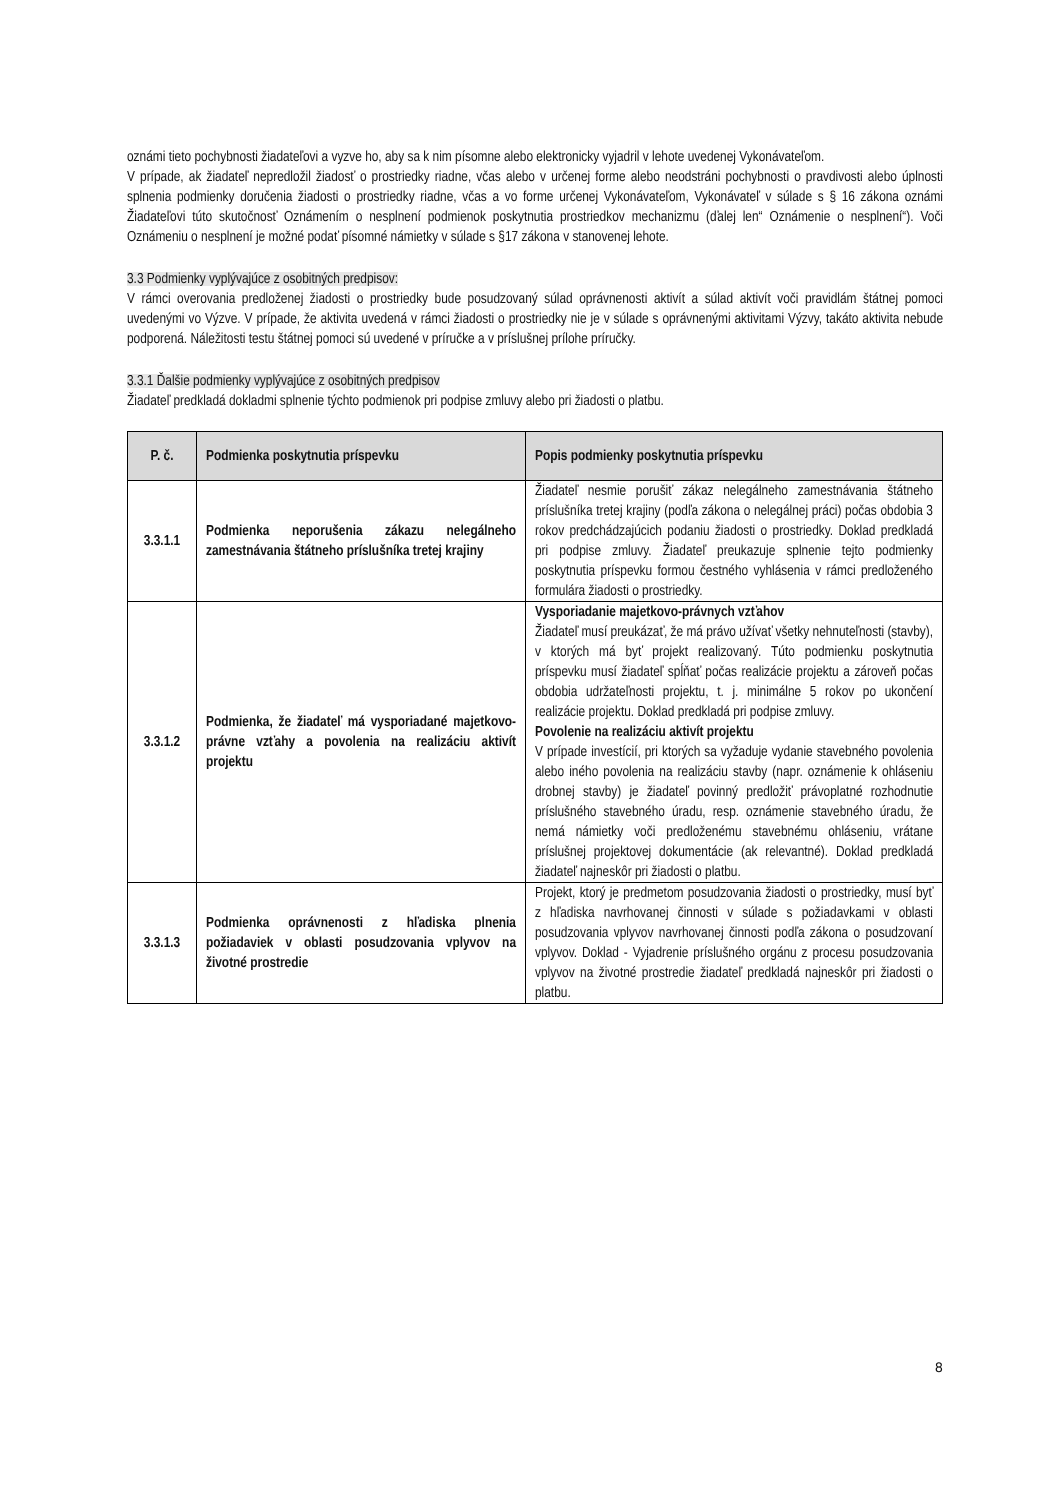oznámi tieto pochybnosti žiadateľovi a vyzve ho, aby sa k nim písomne alebo elektronicky vyjadril v lehote uvedenej Vykonávateľom.
V prípade, ak žiadateľ nepredložil žiadosť o prostriedky riadne, včas alebo v určenej forme alebo neodstráni pochybnosti o pravdivosti alebo úplnosti splnenia podmienky doručenia žiadosti o prostriedky riadne, včas a vo forme určenej Vykonávateľom, Vykonávateľ v súlade s § 16 zákona oznámi Žiadateľovi túto skutočnosť Oznámením o nesplnení podmienok poskytnutia prostriedkov mechanizmu (ďalej len“ Oznámenie o nesplnení“). Voči Oznámeniu o nesplnení je možné podať písomné námietky v súlade s §17 zákona v stanovenej lehote.
3.3 Podmienky vyplývajúce z osobitných predpisov:
V rámci overovania predloženej žiadosti o prostriedky bude posudzovaný súlad oprávnenosti aktivít a súlad aktivít voči pravidlám štátnej pomoci uvedenými vo Výzve. V prípade, že aktivita uvedená v rámci žiadosti o prostriedky nie je v súlade s oprávnenými aktivitami Výzvy, takáto aktivita nebude podporená. Náležitosti testu štátnej pomoci sú uvedené v príručke a v príslušnej prílohe príručky.
3.3.1 Ďalšie podmienky vyplývajúce z osobitných predpisov
Žiadateľ predkladá dokladmi splnenie týchto podmienok pri podpise zmluvy alebo pri žiadosti o platbu.
| P. č. | Podmienka poskytnutia príspevku | Popis podmienky poskytnutia príspevku |
| --- | --- | --- |
| 3.3.1.1 | Podmienka neporušenia zákazu nelegálneho zamestnávania štátneho príslušníka tretej krajiny | Žiadateľ nesmie porušiť zákaz nelegálneho zamestnávania štátneho príslušníka tretej krajiny (podľa zákona o nelegálnej práci) počas obdobia 3 rokov predchádzajúcich podaniu žiadosti o prostriedky. Doklad predkladá pri podpise zmluvy. Žiadateľ preukazuje splnenie tejto podmienky poskytnutia príspevku formou čestného vyhlásenia v rámci predloženého formulára žiadosti o prostriedky. |
| 3.3.1.2 | Podmienka, že žiadateľ má vysporiadané majetkovo-právne vzťahy a povolenia na realizáciu aktivít projektu | Vysporiadanie majetkovo-právnych vzťahov Žiadateľ musí preukázať, že má právo užívať všetky nehnuteľnosti (stavby), v ktorých má byť projekt realizovaný. Túto podmienku poskytnutia príspevku musí žiadateľ spĺňať počas realizácie projektu a zároveň počas obdobia udržateľnosti projektu, t. j. minimálne 5 rokov po ukončení realizácie projektu. Doklad predkladá pri podpise zmluvy. Povolenie na realizáciu aktivít projektu V prípade investícií, pri ktorých sa vyžaduje vydanie stavebného povolenia alebo iného povolenia na realizáciu stavby (napr. oznámenie k ohláseniu drobnej stavby) je žiadateľ povinný predložiť právoplatné rozhodnutie príslušného stavebného úradu, resp. oznámenie stavebného úradu, že nemá námietky voči predloženému stavebnému ohláseniu, vrátane príslušnej projektovej dokumentácie (ak relevantné). Doklad predkladá žiadateľ najneskôr pri žiadosti o platbu. |
| 3.3.1.3 | Podmienka oprávnenosti z hľadiska plnenia požiadaviek v oblasti posudzovania vplyvov na životné prostredie | Projekt, ktorý je predmetom posudzovania žiadosti o prostriedky, musí byť z hľadiska navrhovanej činnosti v súlade s požiadavkami v oblasti posudzovania vplyvov navrhovanej činnosti podľa zákona o posudzovaní vplyvov. Doklad - Vyjadrenie príslušného orgánu z procesu posudzovania vplyvov na životné prostredie žiadateľ predkladá najneskôr pri žiadosti o platbu. |
8